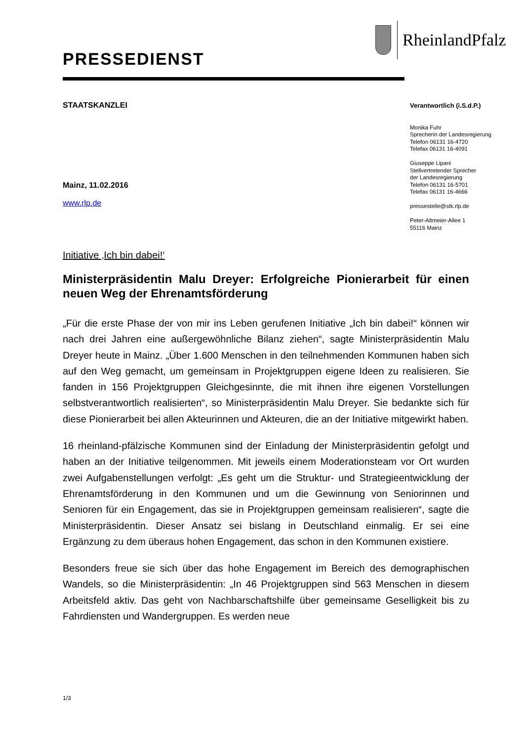RheinlandPfalz
PRESSEDIENST
STAATSKANZLEI
Mainz, 11.02.2016
www.rlp.de
Verantwortlich (i.S.d.P.)
Monika Fuhr
Sprecherin der Landesregierung
Telefon 06131 16-4720
Telefax 06131 16-4091
Giuseppe Lipani
Stellvertretender Sprecher
der Landesregierung
Telefon 06131 16-5701
Telefax 06131 16-4666
pressestelle@stk.rlp.de
Peter-Altmeier-Allee 1
55116 Mainz
Initiative ‚Ich bin dabei!‘
Ministerpräsidentin Malu Dreyer: Erfolgreiche Pionierarbeit für einen neuen Weg der Ehrenamtsförderung
„Für die erste Phase der von mir ins Leben gerufenen Initiative „Ich bin dabei!“ können wir nach drei Jahren eine außergewöhnliche Bilanz ziehen“, sagte Ministerpräsidentin Malu Dreyer heute in Mainz. „Über 1.600 Menschen in den teilnehmenden Kommunen haben sich auf den Weg gemacht, um gemeinsam in Projektgruppen eigene Ideen zu realisieren. Sie fanden in 156 Projektgruppen Gleichgesinnte, die mit ihnen ihre eigenen Vorstellungen selbstverantwortlich realisierten“, so Ministerpräsidentin Malu Dreyer. Sie bedankte sich für diese Pionierarbeit bei allen Akteurinnen und Akteuren, die an der Initiative mitgewirkt haben.
16 rheinland-pfälzische Kommunen sind der Einladung der Ministerpräsidentin gefolgt und haben an der Initiative teilgenommen. Mit jeweils einem Moderationsteam vor Ort wurden zwei Aufgabenstellungen verfolgt: „Es geht um die Struktur- und Strategieentwicklung der Ehrenamtsförderung in den Kommunen und um die Gewinnung von Seniorinnen und Senioren für ein Engagement, das sie in Projektgruppen gemeinsam realisieren“, sagte die Ministerpräsidentin. Dieser Ansatz sei bislang in Deutschland einmalig. Er sei eine Ergänzung zu dem überaus hohen Engagement, das schon in den Kommunen existiere.
Besonders freue sie sich über das hohe Engagement im Bereich des demographischen Wandels, so die Ministerpräsidentin: „In 46 Projektgruppen sind 563 Menschen in diesem Arbeitsfeld aktiv. Das geht von Nachbarschaftshilfe über gemeinsame Geselligkeit bis zu Fahrdiensten und Wandergruppen. Es werden neue
1/3